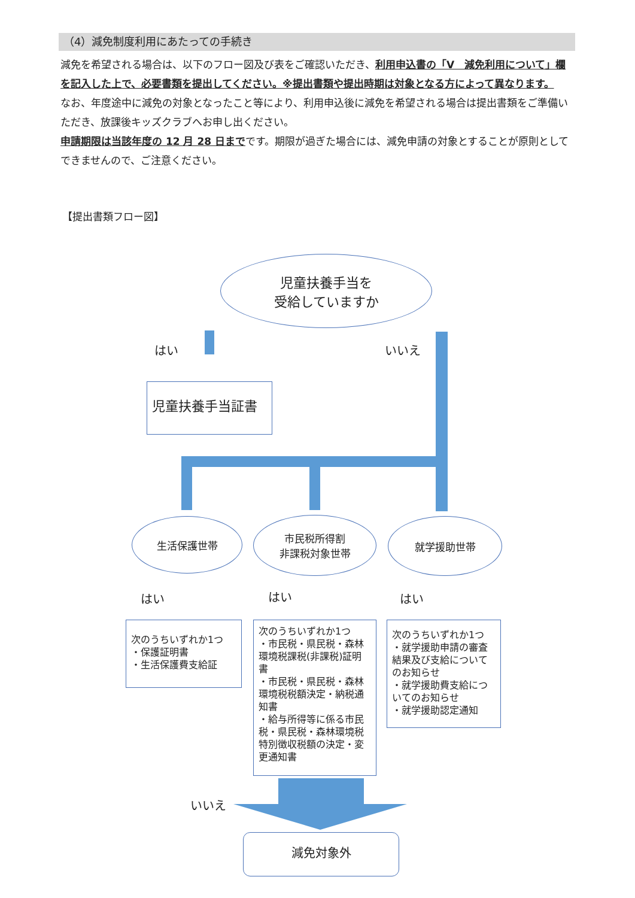（4）減免制度利用にあたっての手続き
減免を希望される場合は、以下のフロー図及び表をご確認いただき、利用申込書の「V　減免利用について」欄を記入した上で、必要書類を提出してください。※提出書類や提出時期は対象となる方によって異なります。
なお、年度途中に減免の対象となったこと等により、利用申込後に減免を希望される場合は提出書類をご準備いただき、放課後キッズクラブへお申し出ください。
申請期限は当該年度の 12 月 28 日までです。期限が過ぎた場合には、減免申請の対象とすることが原則としてできませんので、ご注意ください。
【提出書類フロー図】
児童扶養手当を
受給していますか
はい いいえ
児童扶養手当証書
生活保護世帯
市民税所得割
非課税対象世帯
就学援助世帯
はい はい はい
次のうちいずれか1つ
・保護証明書
・生活保護費支給証
次のうちいずれか1つ
・市民税・県民税・森林環境税課税(非課税)証明書
・市民税・県民税・森林環境税税額決定・納税通知書
・給与所得等に係る市民税・県民税・森林環境税特別徴収税額の決定・変更通知書
次のうちいずれか1つ
・就学援助申請の審査結果及び支給についてのお知らせ
・就学援助費支給についてのお知らせ
・就学援助認定通知
いいえ
減免対象外